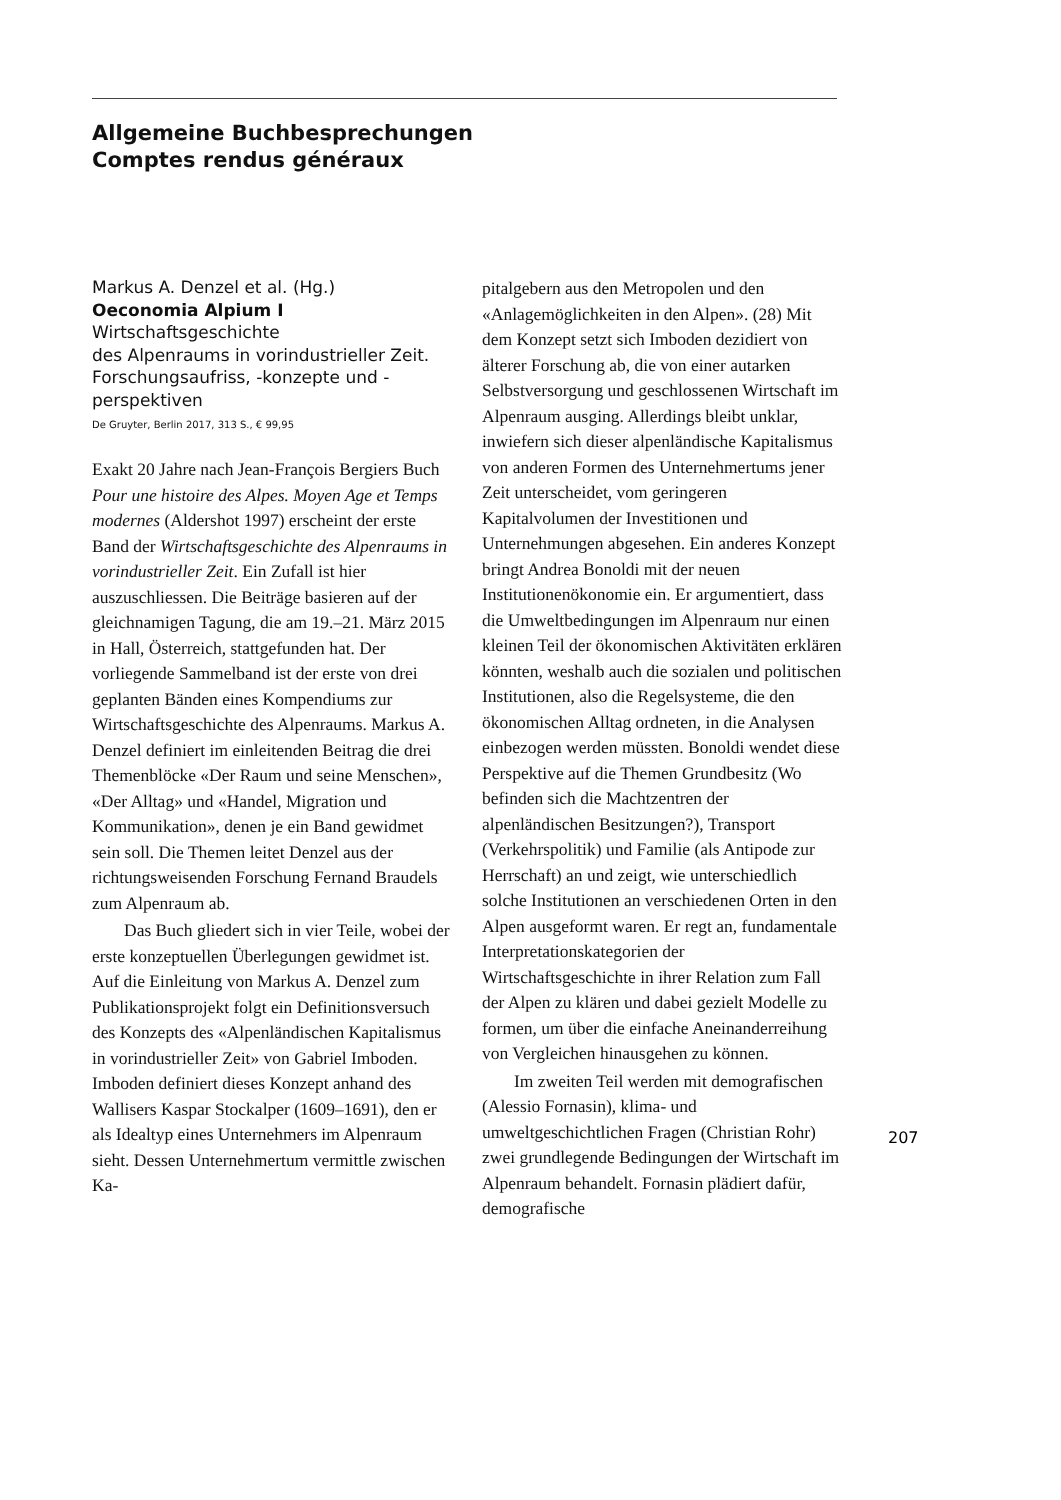Allgemeine Buchbesprechungen
Comptes rendus généraux
Markus A. Denzel et al. (Hg.)
Oeconomia Alpium I
Wirtschaftsgeschichte
des Alpenraums in vorindustrieller Zeit. Forschungsaufriss, -konzepte und -perspektiven
De Gruyter, Berlin 2017, 313 S., € 99,95
Exakt 20 Jahre nach Jean-François Bergiers Buch Pour une histoire des Alpes. Moyen Age et Temps modernes (Aldershot 1997) erscheint der erste Band der Wirtschaftsgeschichte des Alpenraums in vorindustrieller Zeit. Ein Zufall ist hier auszuschliessen. Die Beiträge basieren auf der gleichnamigen Tagung, die am 19.–21. März 2015 in Hall, Österreich, stattgefunden hat. Der vorliegende Sammelband ist der erste von drei geplanten Bänden eines Kompendiums zur Wirtschaftsgeschichte des Alpenraums. Markus A. Denzel definiert im einleitenden Beitrag die drei Themenblöcke «Der Raum und seine Menschen», «Der Alltag» und «Handel, Migration und Kommunikation», denen je ein Band gewidmet sein soll. Die Themen leitet Denzel aus der richtungsweisenden Forschung Fernand Braudels zum Alpenraum ab.
Das Buch gliedert sich in vier Teile, wobei der erste konzeptuellen Überlegungen gewidmet ist. Auf die Einleitung von Markus A. Denzel zum Publikationsprojekt folgt ein Definitionsversuch des Konzepts des «Alpenländischen Kapitalismus in vorindustrieller Zeit» von Gabriel Imboden. Imboden definiert dieses Konzept anhand des Wallisers Kaspar Stockalper (1609–1691), den er als Idealtyp eines Unternehmers im Alpenraum sieht. Dessen Unternehmertum vermittle zwischen Ka-
pitalgebern aus den Metropolen und den «Anlagemöglichkeiten in den Alpen». (28) Mit dem Konzept setzt sich Imboden dezidiert von älterer Forschung ab, die von einer autarken Selbstversorgung und geschlossenen Wirtschaft im Alpenraum ausging. Allerdings bleibt unklar, inwiefern sich dieser alpenländische Kapitalismus von anderen Formen des Unternehmertums jener Zeit unterscheidet, vom geringeren Kapitalvolumen der Investitionen und Unternehmungen abgesehen. Ein anderes Konzept bringt Andrea Bonoldi mit der neuen Institutionenökonomie ein. Er argumentiert, dass die Umweltbedingungen im Alpenraum nur einen kleinen Teil der ökonomischen Aktivitäten erklären könnten, weshalb auch die sozialen und politischen Institutionen, also die Regelsysteme, die den ökonomischen Alltag ordneten, in die Analysen einbezogen werden müssten. Bonoldi wendet diese Perspektive auf die Themen Grundbesitz (Wo befinden sich die Machtzentren der alpenländischen Besitzungen?), Transport (Verkehrspolitik) und Familie (als Antipode zur Herrschaft) an und zeigt, wie unterschiedlich solche Institutionen an verschiedenen Orten in den Alpen ausgeformt waren. Er regt an, fundamentale Interpretationskategorien der Wirtschaftsgeschichte in ihrer Relation zum Fall der Alpen zu klären und dabei gezielt Modelle zu formen, um über die einfache Aneinanderreihung von Vergleichen hinausgehen zu können.
Im zweiten Teil werden mit demografischen (Alessio Fornasin), klima- und umweltgeschichtlichen Fragen (Christian Rohr) zwei grundlegende Bedingungen der Wirtschaft im Alpenraum behandelt. Fornasin plädiert dafür, demografische
207